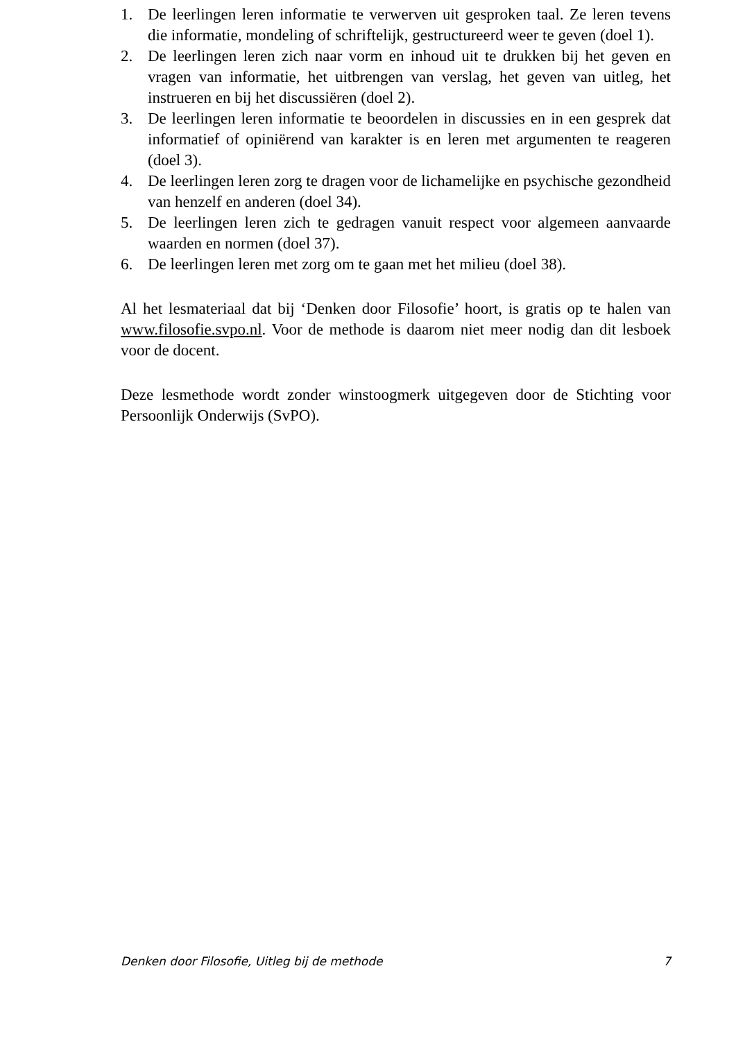1. De leerlingen leren informatie te verwerven uit gesproken taal. Ze leren tevens die informatie, mondeling of schriftelijk, gestructureerd weer te geven (doel 1).
2. De leerlingen leren zich naar vorm en inhoud uit te drukken bij het geven en vragen van informatie, het uitbrengen van verslag, het geven van uitleg, het instrueren en bij het discussiëren (doel 2).
3. De leerlingen leren informatie te beoordelen in discussies en in een gesprek dat informatief of opiniërend van karakter is en leren met argumenten te reageren (doel 3).
4. De leerlingen leren zorg te dragen voor de lichamelijke en psychische gezondheid van henzelf en anderen (doel 34).
5. De leerlingen leren zich te gedragen vanuit respect voor algemeen aanvaarde waarden en normen (doel 37).
6. De leerlingen leren met zorg om te gaan met het milieu (doel 38).
Al het lesmateriaal dat bij ‘Denken door Filosofie’ hoort, is gratis op te halen van www.filosofie.svpo.nl. Voor de methode is daarom niet meer nodig dan dit lesboek voor de docent.
Deze lesmethode wordt zonder winstoogmerk uitgegeven door de Stichting voor Persoonlijk Onderwijs (SvPO).
Denken door Filosofie, Uitleg bij de methode 7